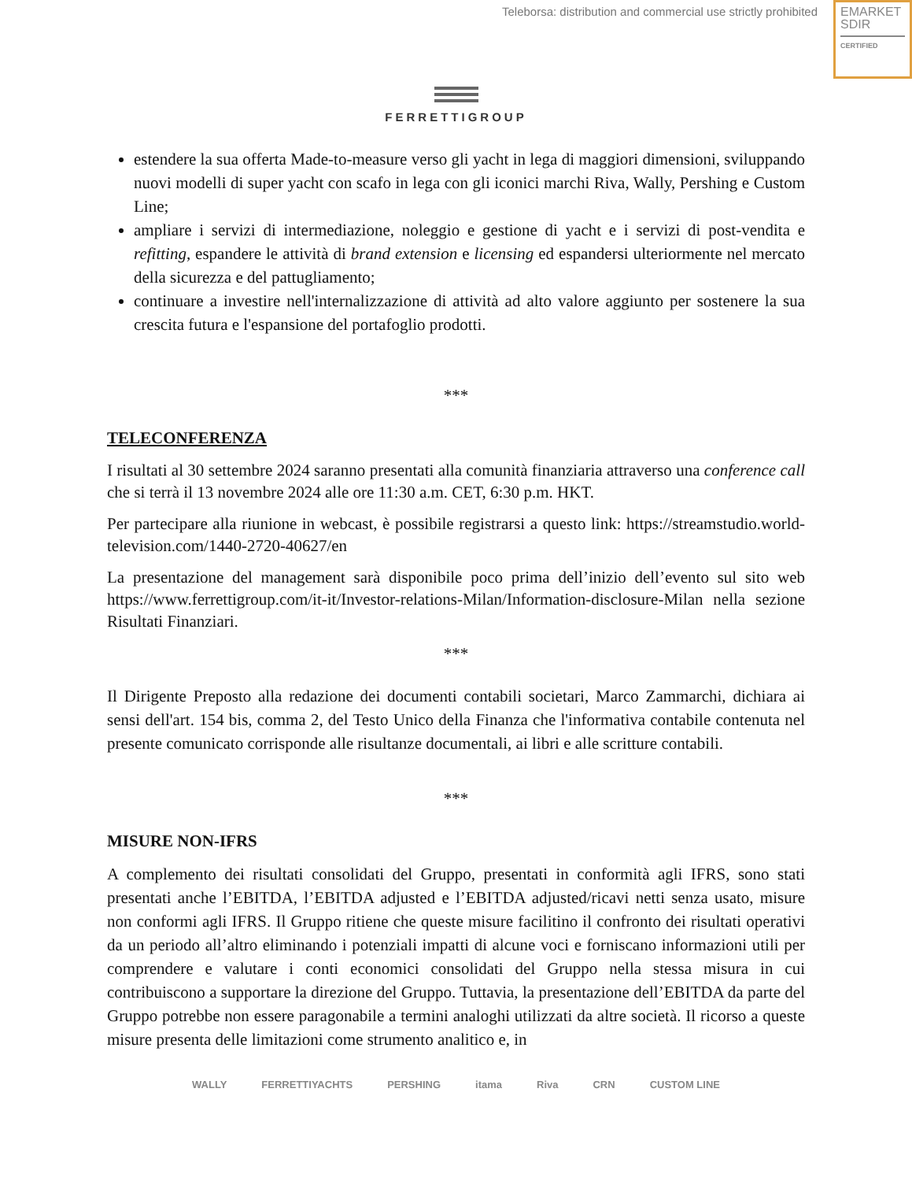Teleborsa: distribution and commercial use strictly prohibited
EMARKET
SDIR
CERTIFIED
FERRETTIGROUP
estendere la sua offerta Made-to-measure verso gli yacht in lega di maggiori dimensioni, sviluppando nuovi modelli di super yacht con scafo in lega con gli iconici marchi Riva, Wally, Pershing e Custom Line;
ampliare i servizi di intermediazione, noleggio e gestione di yacht e i servizi di post-vendita e refitting, espandere le attività di brand extension e licensing ed espandersi ulteriormente nel mercato della sicurezza e del pattugliamento;
continuare a investire nell'internalizzazione di attività ad alto valore aggiunto per sostenere la sua crescita futura e l'espansione del portafoglio prodotti.
***
TELECONFERENZA
I risultati al 30 settembre 2024 saranno presentati alla comunità finanziaria attraverso una conference call che si terrà il 13 novembre 2024 alle ore 11:30 a.m. CET, 6:30 p.m. HKT.
Per partecipare alla riunione in webcast, è possibile registrarsi a questo link: https://streamstudio.world-television.com/1440-2720-40627/en
La presentazione del management sarà disponibile poco prima dell’inizio dell’evento sul sito web https://www.ferrettigroup.com/it-it/Investor-relations-Milan/Information-disclosure-Milan nella sezione Risultati Finanziari.
***
Il Dirigente Preposto alla redazione dei documenti contabili societari, Marco Zammarchi, dichiara ai sensi dell'art. 154 bis, comma 2, del Testo Unico della Finanza che l'informativa contabile contenuta nel presente comunicato corrisponde alle risultanze documentali, ai libri e alle scritture contabili.
***
MISURE NON-IFRS
A complemento dei risultati consolidati del Gruppo, presentati in conformità agli IFRS, sono stati presentati anche l’EBITDA, l’EBITDA adjusted e l’EBITDA adjusted/ricavi netti senza usato, misure non conformi agli IFRS. Il Gruppo ritiene che queste misure facilitino il confronto dei risultati operativi da un periodo all’altro eliminando i potenziali impatti di alcune voci e forniscano informazioni utili per comprendere e valutare i conti economici consolidati del Gruppo nella stessa misura in cui contribuiscono a supportare la direzione del Gruppo. Tuttavia, la presentazione dell’EBITDA da parte del Gruppo potrebbe non essere paragonabile a termini analoghi utilizzati da altre società. Il ricorso a queste misure presenta delle limitazioni come strumento analitico e, in
WALLY FERRETTIYACHTS PERSHING itama Riva CRN CUSTOM LINE